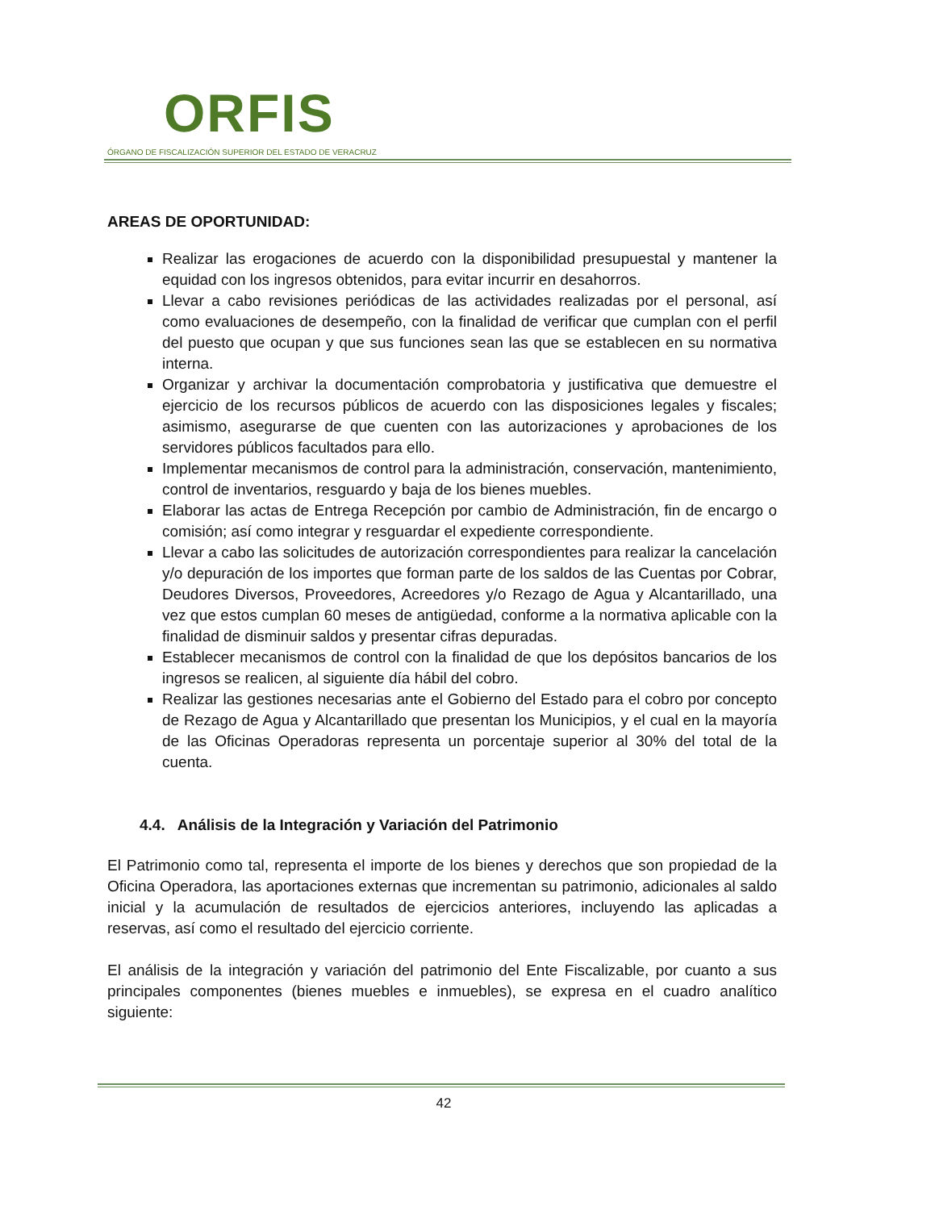ORFIS
ÓRGANO DE FISCALIZACIÓN SUPERIOR DEL ESTADO DE VERACRUZ
AREAS DE OPORTUNIDAD:
Realizar las erogaciones de acuerdo con la disponibilidad presupuestal y mantener la equidad con los ingresos obtenidos, para evitar incurrir en desahorros.
Llevar a cabo revisiones periódicas de las actividades realizadas por el personal, así como evaluaciones de desempeño, con la finalidad de verificar que cumplan con el perfil del puesto que ocupan y que sus funciones sean las que se establecen en su normativa interna.
Organizar y archivar la documentación comprobatoria y justificativa que demuestre el ejercicio de los recursos públicos de acuerdo con las disposiciones legales y fiscales; asimismo, asegurarse de que cuenten con las autorizaciones y aprobaciones de los servidores públicos facultados para ello.
Implementar mecanismos de control para la administración, conservación, mantenimiento, control de inventarios, resguardo y baja de los bienes muebles.
Elaborar las actas de Entrega Recepción por cambio de Administración, fin de encargo o comisión; así como integrar y resguardar el expediente correspondiente.
Llevar a cabo las solicitudes de autorización correspondientes para realizar la cancelación y/o depuración de los importes que forman parte de los saldos de las Cuentas por Cobrar, Deudores Diversos, Proveedores, Acreedores y/o Rezago de Agua y Alcantarillado, una vez que estos cumplan 60 meses de antigüedad, conforme a la normativa aplicable con la finalidad de disminuir saldos y presentar cifras depuradas.
Establecer mecanismos de control con la finalidad de que los depósitos bancarios de los ingresos se realicen, al siguiente día hábil del cobro.
Realizar las gestiones necesarias ante el Gobierno del Estado para el cobro por concepto de Rezago de Agua y Alcantarillado que presentan los Municipios, y el cual en la mayoría de las Oficinas Operadoras representa un porcentaje superior al 30% del total de la cuenta.
4.4. Análisis de la Integración y Variación del Patrimonio
El Patrimonio como tal, representa el importe de los bienes y derechos que son propiedad de la Oficina Operadora, las aportaciones externas que incrementan su patrimonio, adicionales al saldo inicial y la acumulación de resultados de ejercicios anteriores, incluyendo las aplicadas a reservas, así como el resultado del ejercicio corriente.
El análisis de la integración y variación del patrimonio del Ente Fiscalizable, por cuanto a sus principales componentes (bienes muebles e inmuebles), se expresa en el cuadro analítico siguiente:
42